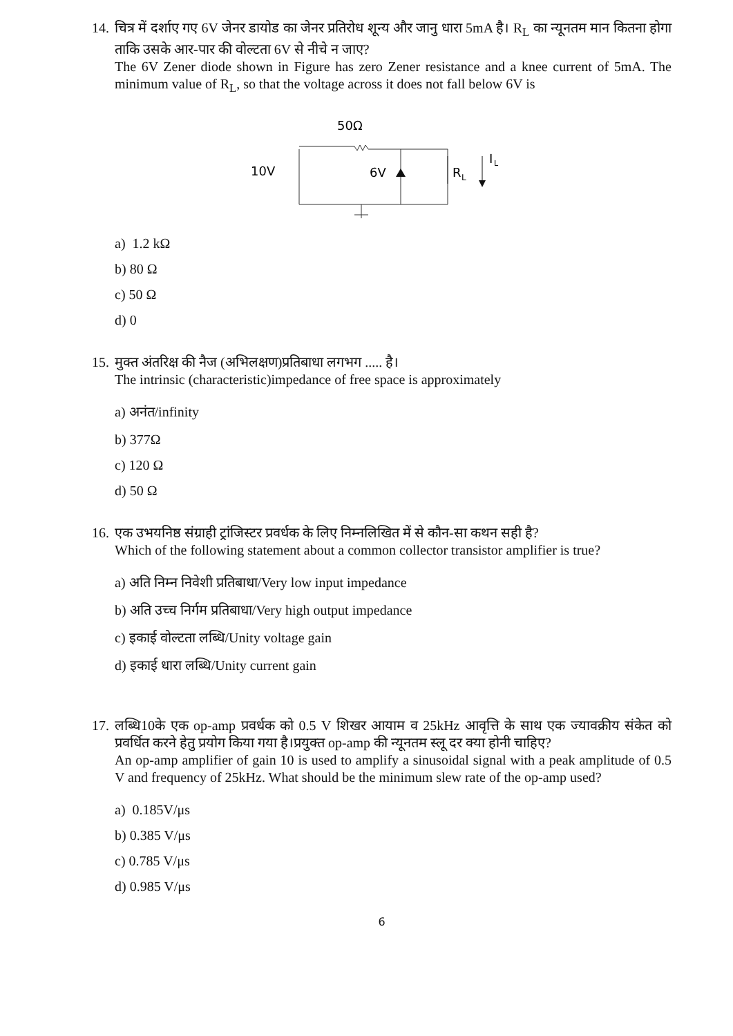14.
चित्र में दर्शाए गए 6V जेनर डायोड का जेनर प्रतिरोध शून्य और जानु धारा 5mA है। R<sub>L</sub> का न्यूनतम मान कितना होगा ताकि उसके आर-पार की वोल्टता 6V से नीचे न जाए?
The 6V Zener diode shown in Figure has zero Zener resistance and a knee current of 5mA. The minimum value of R<sub>L</sub>, so that the voltage across it does not fall below 6V is
50Ω
10V
6V
R
L
I
L
a) 1.2 kΩ
b) 80 Ω
c) 50 Ω
d) 0
15.
मुक्त अंतरिक्ष की नैज (अभिलक्षण)प्रतिबाधा लगभग ..... है।
The intrinsic (characteristic)impedance of free space is approximately
a) अनंत/infinity
b) 377Ω
c) 120 Ω
d) 50 Ω
16.
एक उभयनिष्ठ संग्राही ट्रांजिस्टर प्रवर्धक के लिए निम्नलिखित में से कौन-सा कथन सही है?
Which of the following statement about a common collector transistor amplifier is true?
a) अति निम्न निवेशी प्रतिबाधा/Very low input impedance
b) अति उच्च निर्गम प्रतिबाधा/Very high output impedance
c) इकाई वोल्टता लब्धि/Unity voltage gain
d) इकाई धारा लब्धि/Unity current gain
17.
लब्धि10के एक op-amp प्रवर्धक को 0.5 V शिखर आयाम व 25kHz आवृत्ति के साथ एक ज्यावक्रीय संकेत को प्रवर्धित करने हेतु प्रयोग किया गया है।प्रयुक्त op-amp की न्यूनतम स्लू दर क्या होनी चाहिए?
An op-amp amplifier of gain 10 is used to amplify a sinusoidal signal with a peak amplitude of 0.5 V and frequency of 25kHz. What should be the minimum slew rate of the op-amp used?
a) 0.185V/μs
b) 0.385 V/μs
c) 0.785 V/μs
d) 0.985 V/μs
6